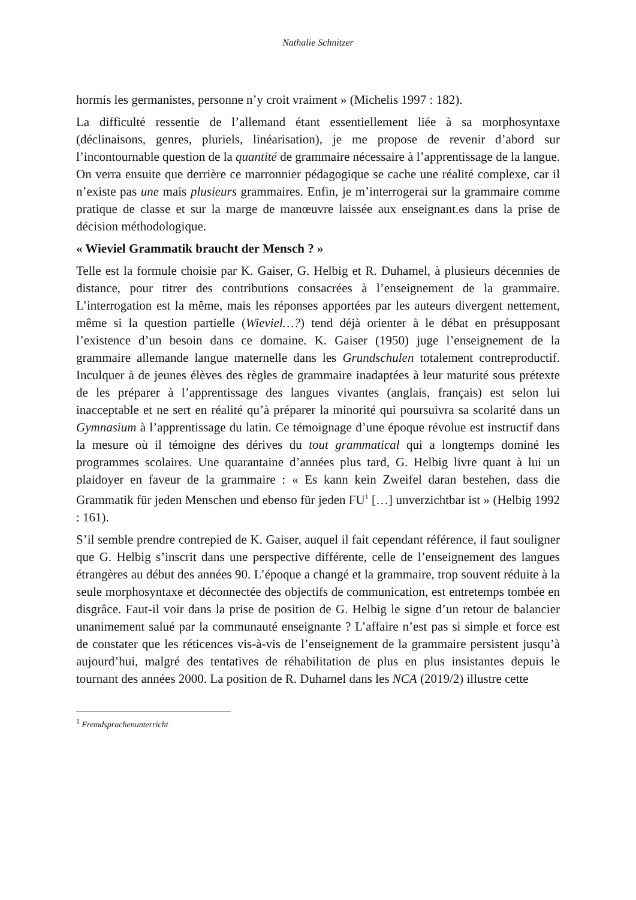Nathalie Schnitzer
hormis les germanistes, personne n’y croit vraiment » (Michelis 1997 : 182).
La difficulté ressentie de l’allemand étant essentiellement liée à sa morphosyntaxe (déclinaisons, genres, pluriels, linéarisation), je me propose de revenir d’abord sur l’incontournable question de la quantité de grammaire nécessaire à l’apprentissage de la langue. On verra ensuite que derrière ce marronnier pédagogique se cache une réalité complexe, car il n’existe pas une mais plusieurs grammaires. Enfin, je m’interrogerai sur la grammaire comme pratique de classe et sur la marge de manœuvre laissée aux enseignant.es dans la prise de décision méthodologique.
« Wieviel Grammatik braucht der Mensch ? »
Telle est la formule choisie par K. Gaiser, G. Helbig et R. Duhamel, à plusieurs décennies de distance, pour titrer des contributions consacrées à l’enseignement de la grammaire. L’interrogation est la même, mais les réponses apportées par les auteurs divergent nettement, même si la question partielle (Wieviel…?) tend déjà orienter à le débat en présupposant l’existence d’un besoin dans ce domaine. K. Gaiser (1950) juge l’enseignement de la grammaire allemande langue maternelle dans les Grundschulen totalement contreproductif. Inculquer à de jeunes élèves des règles de grammaire inadaptées à leur maturité sous prétexte de les préparer à l’apprentissage des langues vivantes (anglais, français) est selon lui inacceptable et ne sert en réalité qu’à préparer la minorité qui poursuivra sa scolarité dans un Gymnasium à l’apprentissage du latin. Ce témoignage d’une époque révolue est instructif dans la mesure où il témoigne des dérives du tout grammatical qui a longtemps dominé les programmes scolaires. Une quarantaine d’années plus tard, G. Helbig livre quant à lui un plaidoyer en faveur de la grammaire : « Es kann kein Zweifel daran bestehen, dass die Grammatik für jeden Menschen und ebenso für jeden FU<sup>1</sup> […] unverzichtbar ist » (Helbig 1992 : 161).
S’il semble prendre contrepied de K. Gaiser, auquel il fait cependant référence, il faut souligner que G. Helbig s’inscrit dans une perspective différente, celle de l’enseignement des langues étrangères au début des années 90. L’époque a changé et la grammaire, trop souvent réduite à la seule morphosyntaxe et déconnectée des objectifs de communication, est entretemps tombée en disgrâce. Faut-il voir dans la prise de position de G. Helbig le signe d’un retour de balancier unanimement salué par la communauté enseignante ? L’affaire n’est pas si simple et force est de constater que les réticences vis-à-vis de l’enseignement de la grammaire persistent jusqu’à aujourd’hui, malgré des tentatives de réhabilitation de plus en plus insistantes depuis le tournant des années 2000. La position de R. Duhamel dans les NCA (2019/2) illustre cette
<sup>1</sup> Fremdsprachenunterricht